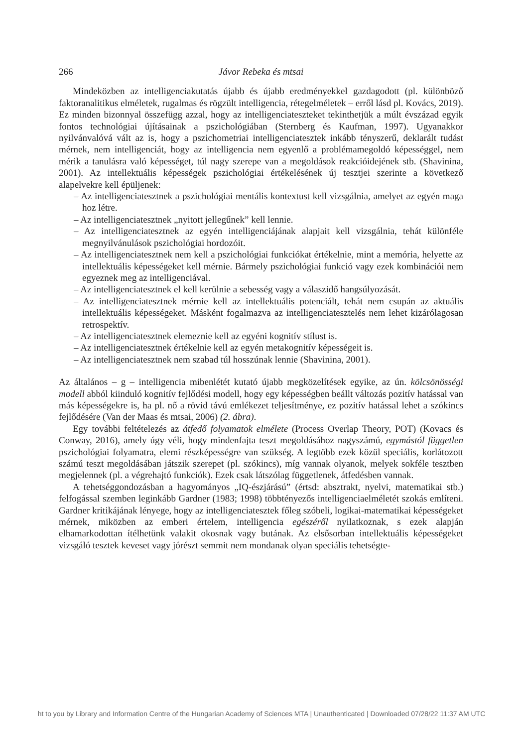266 Jávor Rebeka és mtsai
Mindeközben az intelligenciakutatás újabb és újabb eredményekkel gazdagodott (pl. különböző faktoranalitikus elméletek, rugalmas és rögzült intelligencia, rétegelméletek – erről lásd pl. Kovács, 2019). Ez minden bizonnyal összefügg azzal, hogy az intelligenciateszteket tekinthetjük a múlt évszázad egyik fontos technológiai újításainak a pszichológiában (Sternberg és Kaufman, 1997). Ugyanakkor nyilvánvalóvá vált az is, hogy a pszichometriai intelligenciatesztek inkább tényszerű, deklarált tudást mérnek, nem intelligenciát, hogy az intelligencia nem egyenlő a problémamegoldó képességgel, nem mérik a tanulásra való képességet, túl nagy szerepe van a megoldások reakcióidejének stb. (Shavinina, 2001). Az intellektuális képességek pszichológiai értékelésének új tesztjei szerinte a következő alapelvekre kell épüljenek:
– Az intelligenciatesztnek a pszichológiai mentális kontextust kell vizsgálnia, amelyet az egyén maga hoz létre.
– Az intelligenciatesztnek „nyitott jellegűnek” kell lennie.
– Az intelligenciatesztnek az egyén intelligenciájának alapjait kell vizsgálnia, tehát különféle megnyilvánulások pszichológiai hordozóit.
– Az intelligenciatesztnek nem kell a pszichológiai funkciókat értékelnie, mint a memória, helyette az intellektuális képességeket kell mérnie. Bármely pszichológiai funkció vagy ezek kombinációi nem egyeznek meg az intelligenciával.
– Az intelligenciatesztnek el kell kerülnie a sebesség vagy a válaszidő hangsúlyozását.
– Az intelligenciatesztnek mérnie kell az intellektuális potenciált, tehát nem csupán az aktuális intellektuális képességeket. Másként fogalmazva az intelligenciatesztelés nem lehet kizárólagosan retrospektív.
– Az intelligenciatesztnek elemeznie kell az egyéni kognitív stílust is.
– Az intelligenciatesztnek értékelnie kell az egyén metakognitív képességeit is.
– Az intelligenciatesztnek nem szabad túl hosszúnak lennie (Shavinina, 2001).
Az általános – g – intelligencia mibenlétét kutató újabb megközelítések egyike, az ún. kölcsönösségi modell abból kiinduló kognitív fejlődési modell, hogy egy képességben beállt változás pozitív hatással van más képességekre is, ha pl. nő a rövid távú emlékezet teljesítménye, ez pozitív hatással lehet a szókincs fejlődésére (Van der Maas és mtsai, 2006) (2. ábra).
Egy további feltételezés az átfedő folyamatok elmélete (Process Overlap Theory, POT) (Kovacs és Conway, 2016), amely úgy véli, hogy mindenfajta teszt megoldásához nagyszámú, egymástól független pszichológiai folyamatra, elemi részképességre van szükség. A legtöbb ezek közül speciális, korlátozott számú teszt megoldásában játszik szerepet (pl. szókincs), míg vannak olyanok, melyek sokféle tesztben megjelennek (pl. a végrehajtó funkciók). Ezek csak látszólag függetlenek, átfedésben vannak.
A tehetséggondozásban a hagyományos „IQ-észjárású” (értsd: absztrakt, nyelvi, matematikai stb.) felfogással szemben leginkább Gardner (1983; 1998) többtényezős intelligenciaelméletét szokás említeni. Gardner kritikájának lényege, hogy az intelligenciatesztek főleg szóbeli, logikai-matematikai képességeket mérnek, miközben az emberi értelem, intelligencia egészéről nyilatkoznak, s ezek alapján elhamarkodottan ítélhetünk valakit okosnak vagy butának. Az elsősorban intellektuális képességeket vizsgáló tesztek keveset vagy jórészt semmit nem mondanak olyan speciális tehetségte-
ht to you by Library and Information Centre of the Hungarian Academy of Sciences MTA | Unauthenticated | Downloaded 07/28/22 11:37 AM UTC